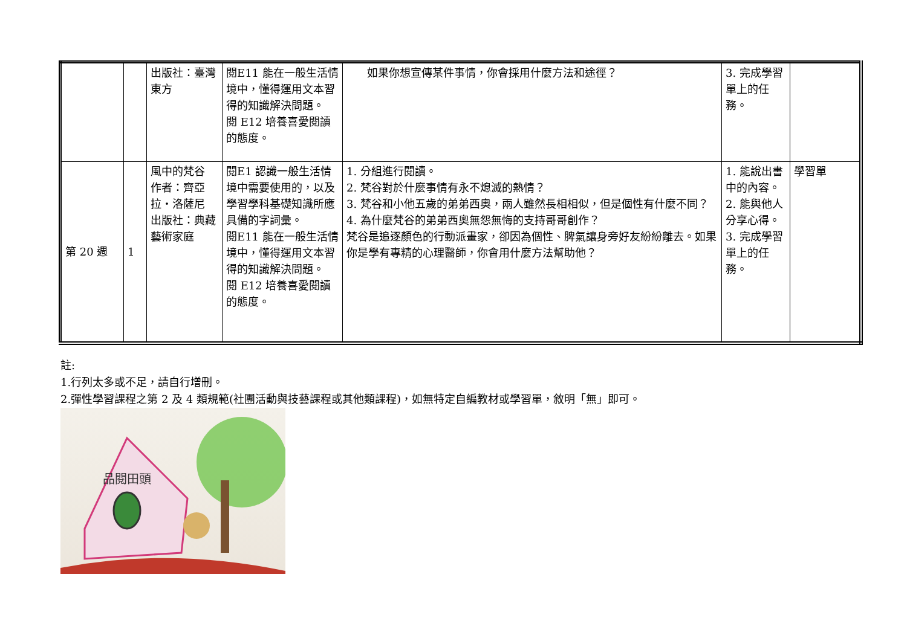| | | 出版社：臺灣東方 | 閱E11 能在一般生活情境中，懂得運用文本習得的知識解決問題。 閱 E12 培養喜愛閱讀的態度。 | 如果你想宣傳某件事情，你會採用什麼方法和途徑？ | 3. 完成學習單上的任務。 | |
| 第 20 週 | 1 | 風中的梵谷 作者：齊亞拉‧洛薩尼 出版社：典藏藝術家庭 | 閱E1 認識一般生活情境中需要使用的，以及學習學科基礎知識所應具備的字詞彙。 閱E11 能在一般生活情境中，懂得運用文本習得的知識解決問題。 閱 E12 培養喜愛閱讀的態度。 | 1. 分組進行閱讀。 2. 梵谷對於什麼事情有永不熄滅的熱情？ 3. 梵谷和小他五歲的弟弟西奧，兩人雖然長相相似，但是個性有什麼不同？ 4. 為什麼梵谷的弟弟西奧無怨無悔的支持哥哥創作？ 梵谷是追逐顏色的行動派畫家，卻因為個性、脾氣讓身旁好友紛紛離去。如果你是學有專精的心理醫師，你會用什麼方法幫助他？ | 1. 能說出書中的內容。 2. 能與他人分享心得。 3. 完成學習單上的任務。 | 學習單 |
註:
1.行列太多或不足，請自行增刪。
2.彈性學習課程之第 2 及 4 類規範(社團活動與技藝課程或其他類課程)，如無特定自編教材或學習單，敘明「無」即可。
品閱田頭